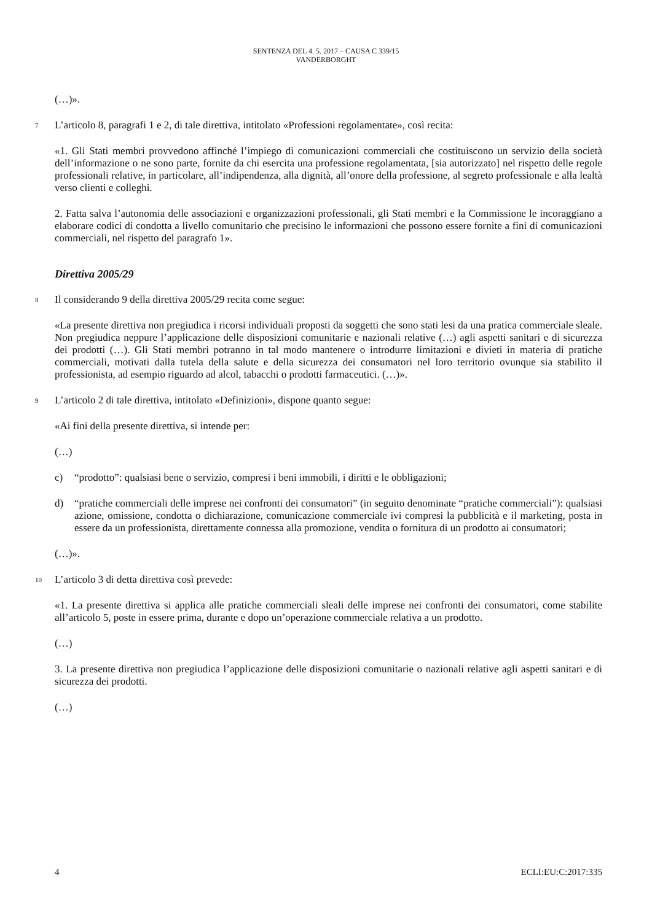SENTENZA DEL 4. 5. 2017 – CAUSA C 339/15
VANDERBORGHT
(…)».
7
L’articolo 8, paragrafi 1 e 2, di tale direttiva, intitolato «Professioni regolamentate», così recita:
«1. Gli Stati membri provvedono affinché l’impiego di comunicazioni commerciali che costituiscono un servizio della società dell’informazione o ne sono parte, fornite da chi esercita una professione regolamentata, [sia autorizzato] nel rispetto delle regole professionali relative, in particolare, all’indipendenza, alla dignità, all’onore della professione, al segreto professionale e alla lealtà verso clienti e colleghi.
2. Fatta salva l’autonomia delle associazioni e organizzazioni professionali, gli Stati membri e la Commissione le incoraggiano a elaborare codici di condotta a livello comunitario che precisino le informazioni che possono essere fornite a fini di comunicazioni commerciali, nel rispetto del paragrafo 1».
Direttiva 2005/29
8
Il considerando 9 della direttiva 2005/29 recita come segue:
«La presente direttiva non pregiudica i ricorsi individuali proposti da soggetti che sono stati lesi da una pratica commerciale sleale. Non pregiudica neppure l’applicazione delle disposizioni comunitarie e nazionali relative (…) agli aspetti sanitari e di sicurezza dei prodotti (…). Gli Stati membri potranno in tal modo mantenere o introdurre limitazioni e divieti in materia di pratiche commerciali, motivati dalla tutela della salute e della sicurezza dei consumatori nel loro territorio ovunque sia stabilito il professionista, ad esempio riguardo ad alcol, tabacchi o prodotti farmaceutici. (…)».
9
L’articolo 2 di tale direttiva, intitolato «Definizioni», dispone quanto segue:
«Ai fini della presente direttiva, si intende per:
(…)
c) “prodotto”: qualsiasi bene o servizio, compresi i beni immobili, i diritti e le obbligazioni;
d) “pratiche commerciali delle imprese nei confronti dei consumatori” (in seguito denominate “pratiche commerciali”): qualsiasi azione, omissione, condotta o dichiarazione, comunicazione commerciale ivi compresi la pubblicità e il marketing, posta in essere da un professionista, direttamente connessa alla promozione, vendita o fornitura di un prodotto ai consumatori;
(…)».
10
L’articolo 3 di detta direttiva così prevede:
«1. La presente direttiva si applica alle pratiche commerciali sleali delle imprese nei confronti dei consumatori, come stabilite all’articolo 5, poste in essere prima, durante e dopo un’operazione commerciale relativa a un prodotto.
(…)
3. La presente direttiva non pregiudica l’applicazione delle disposizioni comunitarie o nazionali relative agli aspetti sanitari e di sicurezza dei prodotti.
(…)
4 ECLI:EU:C:2017:335